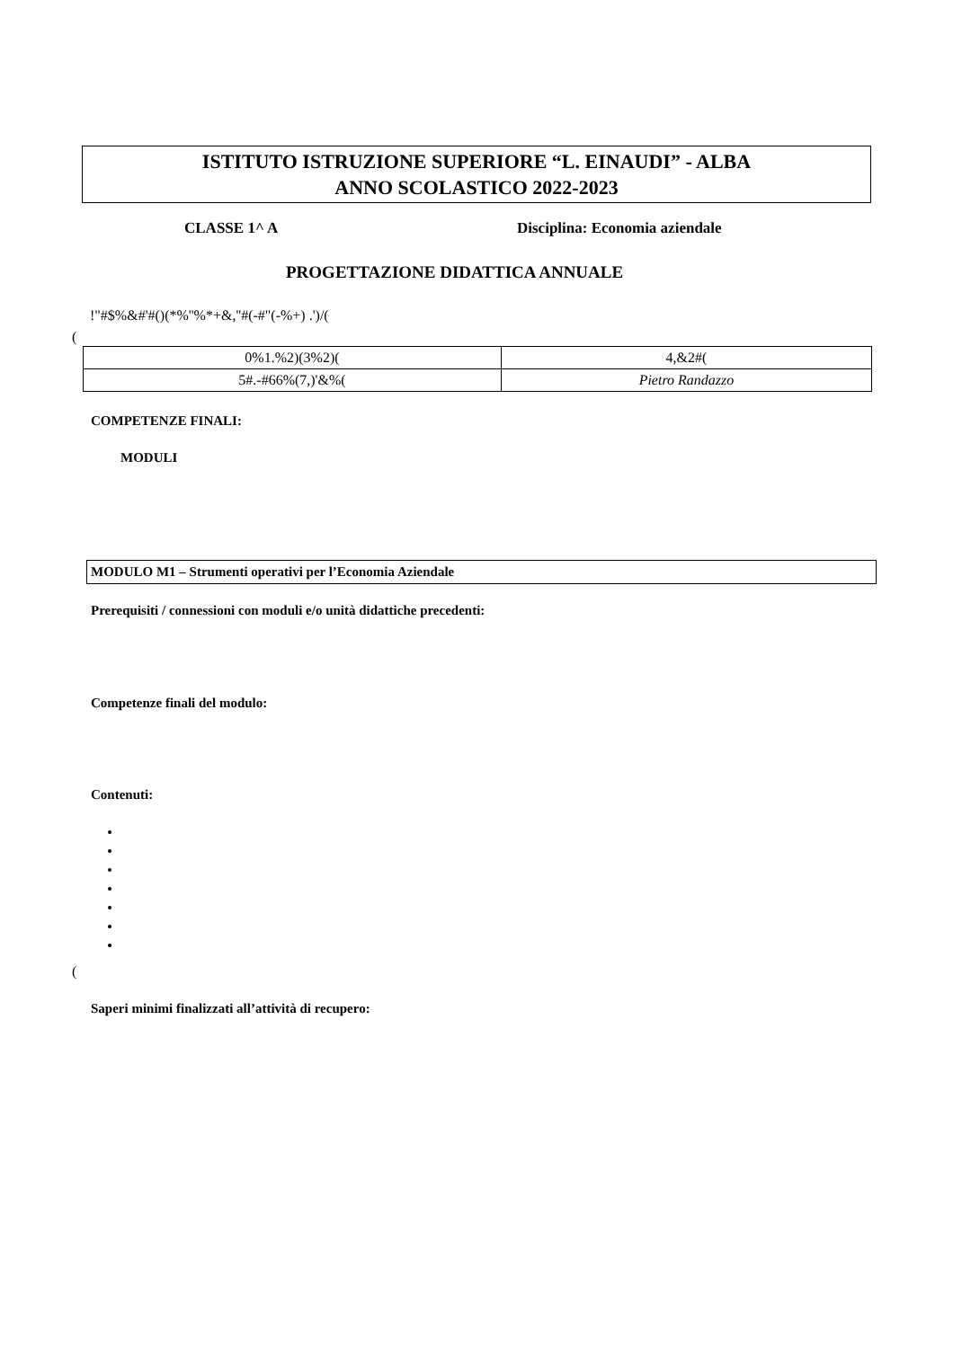ISTITUTO ISTRUZIONE SUPERIORE “L. EINAUDI” - ALBA
ANNO SCOLASTICO 2022-2023
CLASSE 1^ A Disciplina: Economia aziendale
PROGETTAZIONE DIDATTICA ANNUALE
!"#$%&#'#()(*%''%*+&,''#(-#"(-%+) .')/(
(
| 0%1.%2)(3%2)( | 4,&2#( |
| 5#.-#66%(7,)'&%( | Pietro Randazzo |
COMPETENZE FINALI:
MODULI
MODULO M1 – Strumenti operativi per l’Economia Aziendale
Prerequisiti / connessioni con moduli e/o unità didattiche precedenti:
Competenze finali del modulo:
Contenuti:
(
Saperi minimi finalizzati all’attività di recupero: